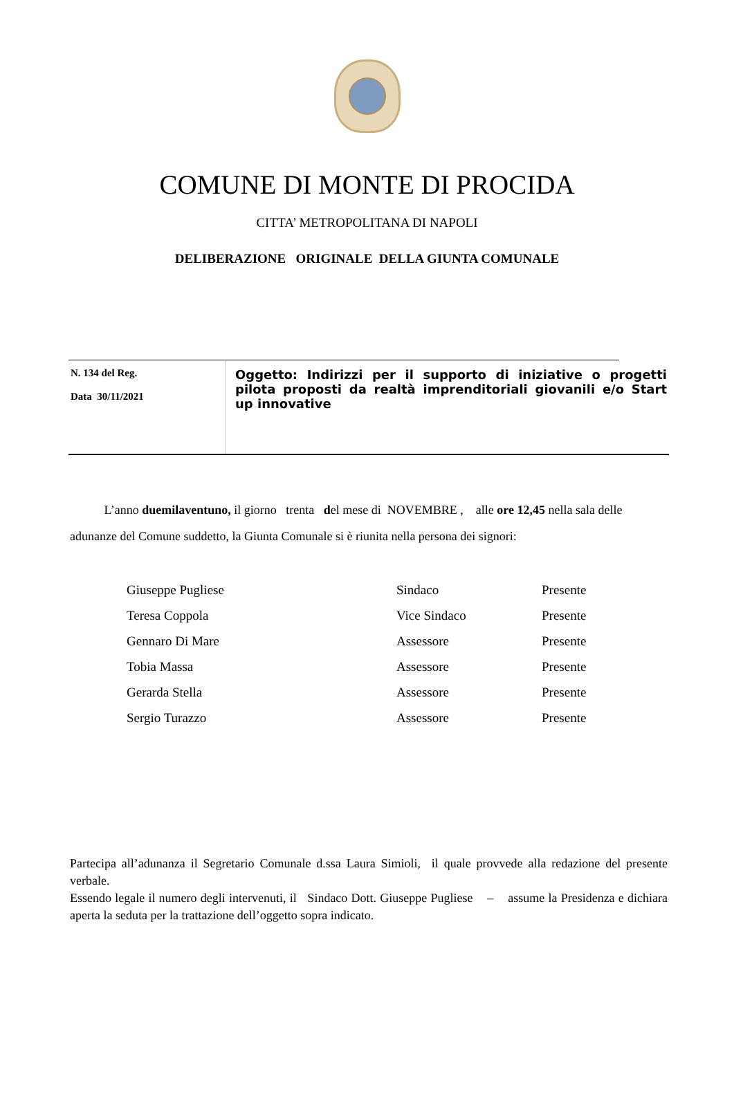COMUNE DI MONTE DI PROCIDA
CITTA’ METROPOLITANA DI NAPOLI
DELIBERAZIONE ORIGINALE DELLA GIUNTA COMUNALE
| N. 134 del Reg. Data 30/11/2021 | Oggetto: Indirizzi per il supporto di iniziative o progetti pilota proposti da realtà imprenditoriali giovanili e/o Start up innovative |
L’anno duemilaventuno, il giorno trenta del mese di NOVEMBRE , alle ore 12,45 nella sala delle adunanze del Comune suddetto, la Giunta Comunale si è riunita nella persona dei signori:
| Giuseppe Pugliese | Sindaco | Presente |
| Teresa Coppola | Vice Sindaco | Presente |
| Gennaro Di Mare | Assessore | Presente |
| Tobia Massa | Assessore | Presente |
| Gerarda Stella | Assessore | Presente |
| Sergio Turazzo | Assessore | Presente |
Partecipa all’adunanza il Segretario Comunale d.ssa Laura Simioli, il quale provvede alla redazione del presente verbale.
Essendo legale il numero degli intervenuti, il Sindaco Dott. Giuseppe Pugliese – assume la Presidenza e dichiara aperta la seduta per la trattazione dell’oggetto sopra indicato.